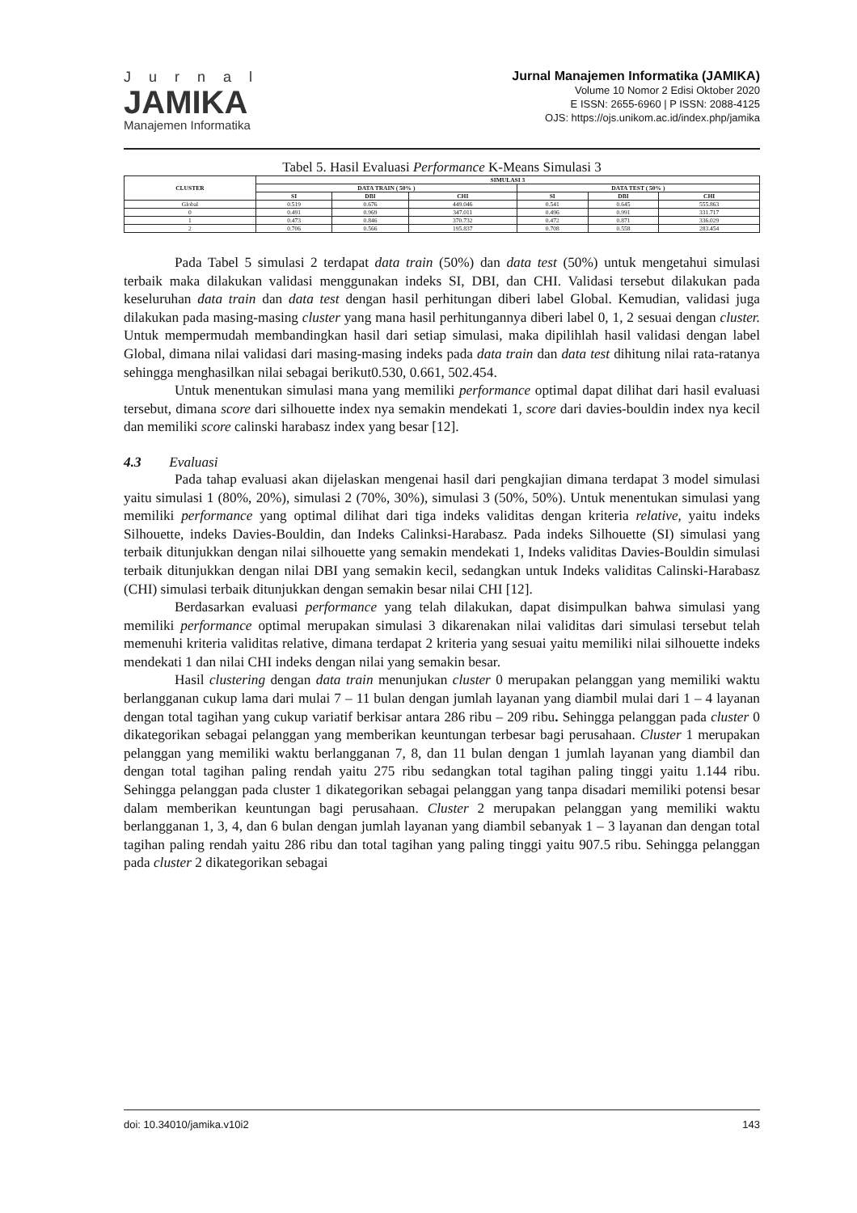Jurnal
JAMIKA
Manajemen Informatika
Jurnal Manajemen Informatika (JAMIKA)
Volume 10 Nomor 2 Edisi Oktober 2020
E ISSN: 2655-6960 | P ISSN: 2088-4125
OJS: https://ojs.unikom.ac.id/index.php/jamika
Tabel 5. Hasil Evaluasi Performance K-Means Simulasi 3
| CLUSTER | SIMULASI 3 | | | | | |
| --- | --- | --- | --- | --- | --- | --- |
| | DATA TRAIN ( 50% ) | | | DATA TEST ( 50% ) | | |
| | SI | DBI | CHI | SI | DBI | CHI |
| Global | 0.519 | 0.676 | 449.046 | 0.541 | 0.645 | 555.863 |
| 0 | 0.491 | 0.969 | 347.011 | 0.496 | 0.991 | 331.717 |
| 1 | 0.473 | 0.846 | 370.732 | 0.472 | 0.871 | 336.029 |
| 2 | 0.706 | 0.566 | 195.837 | 0.708 | 0.558 | 283.454 |
Pada Tabel 5 simulasi 2 terdapat data train (50%) dan data test (50%) untuk mengetahui simulasi terbaik maka dilakukan validasi menggunakan indeks SI, DBI, dan CHI. Validasi tersebut dilakukan pada keseluruhan data train dan data test dengan hasil perhitungan diberi label Global. Kemudian, validasi juga dilakukan pada masing-masing cluster yang mana hasil perhitungannya diberi label 0, 1, 2 sesuai dengan cluster. Untuk mempermudah membandingkan hasil dari setiap simulasi, maka dipilihlah hasil validasi dengan label Global, dimana nilai validasi dari masing-masing indeks pada data train dan data test dihitung nilai rata-ratanya sehingga menghasilkan nilai sebagai berikut0.530, 0.661, 502.454.
Untuk menentukan simulasi mana yang memiliki performance optimal dapat dilihat dari hasil evaluasi tersebut, dimana score dari silhouette index nya semakin mendekati 1, score dari davies-bouldin index nya kecil dan memiliki score calinski harabasz index yang besar [12].
4.3 Evaluasi
Pada tahap evaluasi akan dijelaskan mengenai hasil dari pengkajian dimana terdapat 3 model simulasi yaitu simulasi 1 (80%, 20%), simulasi 2 (70%, 30%), simulasi 3 (50%, 50%). Untuk menentukan simulasi yang memiliki performance yang optimal dilihat dari tiga indeks validitas dengan kriteria relative, yaitu indeks Silhouette, indeks Davies-Bouldin, dan Indeks Calinksi-Harabasz. Pada indeks Silhouette (SI) simulasi yang terbaik ditunjukkan dengan nilai silhouette yang semakin mendekati 1, Indeks validitas Davies-Bouldin simulasi terbaik ditunjukkan dengan nilai DBI yang semakin kecil, sedangkan untuk Indeks validitas Calinski-Harabasz (CHI) simulasi terbaik ditunjukkan dengan semakin besar nilai CHI [12].
Berdasarkan evaluasi performance yang telah dilakukan, dapat disimpulkan bahwa simulasi yang memiliki performance optimal merupakan simulasi 3 dikarenakan nilai validitas dari simulasi tersebut telah memenuhi kriteria validitas relative, dimana terdapat 2 kriteria yang sesuai yaitu memiliki nilai silhouette indeks mendekati 1 dan nilai CHI indeks dengan nilai yang semakin besar.
Hasil clustering dengan data train menunjukan cluster 0 merupakan pelanggan yang memiliki waktu berlangganan cukup lama dari mulai 7 – 11 bulan dengan jumlah layanan yang diambil mulai dari 1 – 4 layanan dengan total tagihan yang cukup variatif berkisar antara 286 ribu – 209 ribu. Sehingga pelanggan pada cluster 0 dikategorikan sebagai pelanggan yang memberikan keuntungan terbesar bagi perusahaan. Cluster 1 merupakan pelanggan yang memiliki waktu berlangganan 7, 8, dan 11 bulan dengan 1 jumlah layanan yang diambil dan dengan total tagihan paling rendah yaitu 275 ribu sedangkan total tagihan paling tinggi yaitu 1.144 ribu. Sehingga pelanggan pada cluster 1 dikategorikan sebagai pelanggan yang tanpa disadari memiliki potensi besar dalam memberikan keuntungan bagi perusahaan. Cluster 2 merupakan pelanggan yang memiliki waktu berlangganan 1, 3, 4, dan 6 bulan dengan jumlah layanan yang diambil sebanyak 1 – 3 layanan dan dengan total tagihan paling rendah yaitu 286 ribu dan total tagihan yang paling tinggi yaitu 907.5 ribu. Sehingga pelanggan pada cluster 2 dikategorikan sebagai
doi: 10.34010/jamika.v10i2 143